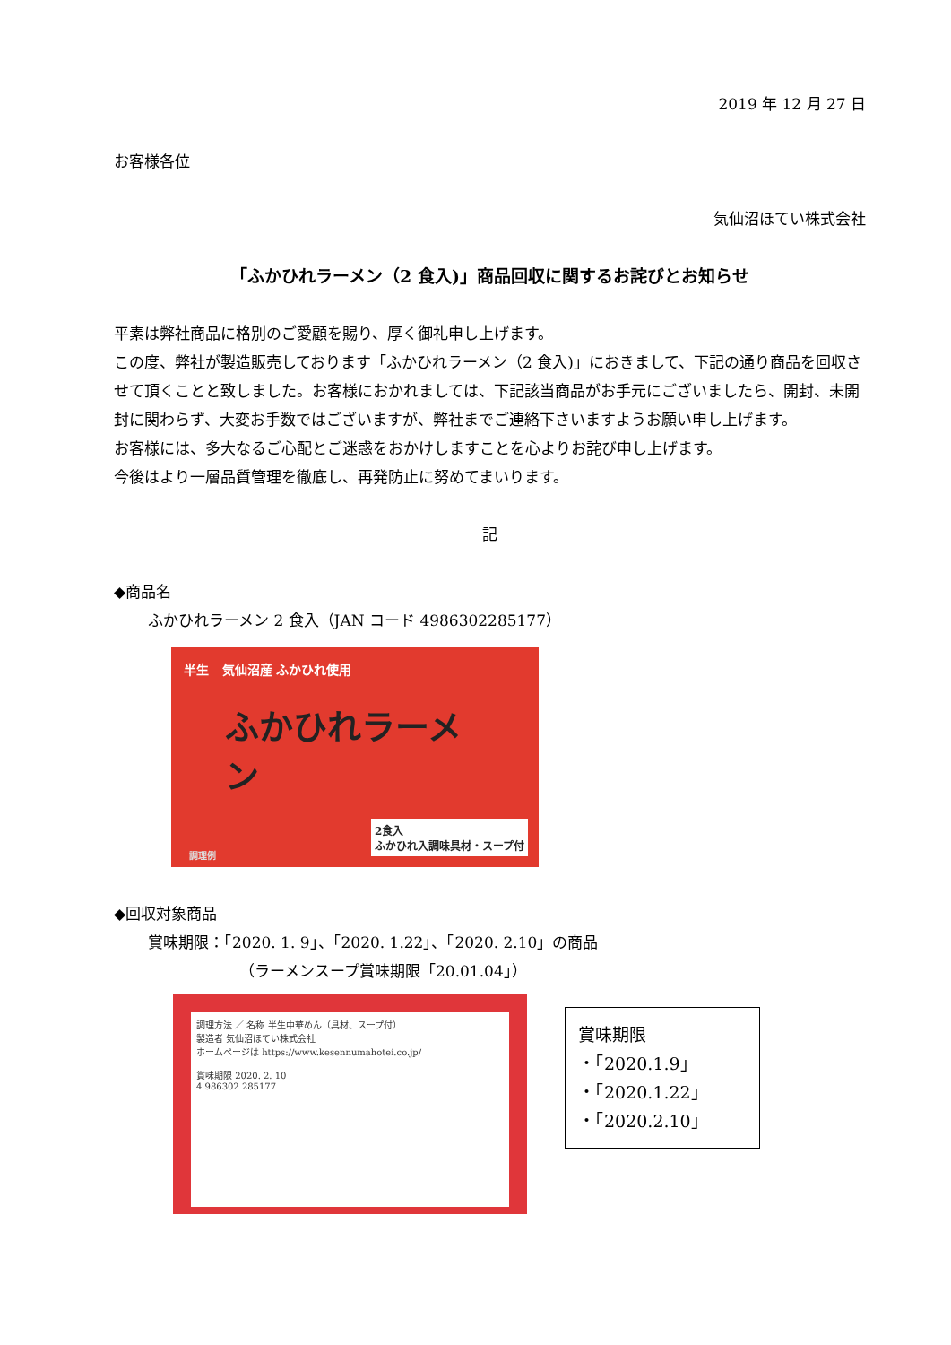2019 年 12 月 27 日
お客様各位
気仙沼ほてい株式会社
「ふかひれラーメン（2 食入)」商品回収に関するお詫びとお知らせ
平素は弊社商品に格別のご愛顧を賜り、厚く御礼申し上げます。
この度、弊社が製造販売しております「ふかひれラーメン（2 食入)」におきまして、下記の通り商品を回収させて頂くことと致しました。お客様におかれましては、下記該当商品がお手元にございましたら、開封、未開封に関わらず、大変お手数ではございますが、弊社までご連絡下さいますようお願い申し上げます。
お客様には、多大なるご心配とご迷惑をおかけしますことを心よりお詫び申し上げます。
今後はより一層品質管理を徹底し、再発防止に努めてまいります。
記
◆商品名
ふかひれラーメン 2 食入（JAN コード 4986302285177）
半生 気仙沼産 ふかひれ使用
ふかひれラーメン
2食入
ふかひれ入調味具材・スープ付
調理例
◆回収対象商品
賞味期限：「2020. 1. 9」、「2020. 1.22」、「2020. 2.10」の商品
（ラーメンスープ賞味期限「20.01.04」）
調理方法 ／ 名称 半生中華めん（具材、スープ付）
製造者 気仙沼ほてい株式会社
ホームページは https://www.kesennumahotei.co.jp/
賞味期限 2020. 2. 10
4 986302 285177
賞味期限
・「2020.1.9」
・「2020.1.22」
・「2020.2.10」